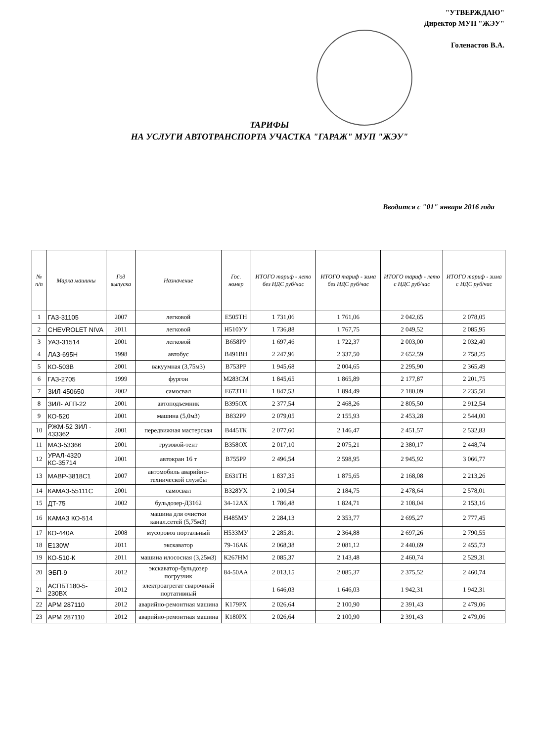"УТВЕРЖДАЮ"
Директор МУП "ЖЭУ"
Голенастов В.А.
ТАРИФЫ
НА УСЛУГИ АВТОТРАНСПОРТА УЧАСТКА "ГАРАЖ" МУП "ЖЭУ"
Вводится с "01" января 2016 года
| № п/п | Марка машины | Год выпуска | Назначение | Гос. номер | ИТОГО тариф - лето без НДС руб/час | ИТОГО тариф - зима без НДС руб/час | ИТОГО тариф - лето с НДС руб/час | ИТОГО тариф - зима с НДС руб/час |
| --- | --- | --- | --- | --- | --- | --- | --- | --- |
| 1 | ГАЗ-31105 | 2007 | легковой | Е505ТН | 1 731,06 | 1 761,06 | 2 042,65 | 2 078,05 |
| 2 | CHEVROLET NIVA | 2011 | легковой | Н510УУ | 1 736,88 | 1 767,75 | 2 049,52 | 2 085,95 |
| 3 | УАЗ-31514 | 2001 | легковой | В658РР | 1 697,46 | 1 722,37 | 2 003,00 | 2 032,40 |
| 4 | ЛАЗ-695Н | 1998 | автобус | В491ВН | 2 247,96 | 2 337,50 | 2 652,59 | 2 758,25 |
| 5 | КО-503В | 2001 | вакуумная (3,75м3) | В753РР | 1 945,68 | 2 004,65 | 2 295,90 | 2 365,49 |
| 6 | ГАЗ-2705 | 1999 | фургон | М283СМ | 1 845,65 | 1 865,89 | 2 177,87 | 2 201,75 |
| 7 | ЗИЛ-450650 | 2002 | самосвал | Е673ТН | 1 847,53 | 1 894,49 | 2 180,09 | 2 235,50 |
| 8 | ЗИЛ- АГП-22 | 2001 | автоподъемник | В395ОХ | 2 377,54 | 2 468,26 | 2 805,50 | 2 912,54 |
| 9 | КО-520 | 2001 | машина (5,0м3) | В832РР | 2 079,05 | 2 155,93 | 2 453,28 | 2 544,00 |
| 10 | РЖМ-52 ЗИЛ - 433362 | 2001 | передвижная мастерская | В445ТК | 2 077,60 | 2 146,47 | 2 451,57 | 2 532,83 |
| 11 | МАЗ-53366 | 2001 | грузовой-тент | В358ОХ | 2 017,10 | 2 075,21 | 2 380,17 | 2 448,74 |
| 12 | УРАЛ-4320 КС-35714 | 2001 | автокран 16 т | В755РР | 2 496,54 | 2 598,95 | 2 945,92 | 3 066,77 |
| 13 | МАВР-3818С1 | 2007 | автомобиль аварийно-технической службы | Е631ТН | 1 837,35 | 1 875,65 | 2 168,08 | 2 213,26 |
| 14 | КАМАЗ-55111С | 2001 | самосвал | В328УХ | 2 100,54 | 2 184,75 | 2 478,64 | 2 578,01 |
| 15 | ДТ-75 | 2002 | бульдозер-ДЗ162 | 34-12АХ | 1 786,48 | 1 824,71 | 2 108,04 | 2 153,16 |
| 16 | КАМАЗ КО-514 | | машина для очистки канал.сетей (5,75м3) | Н485МУ | 2 284,13 | 2 353,77 | 2 695,27 | 2 777,45 |
| 17 | КО-440А | 2008 | мусоровоз портальный | Н533МУ | 2 285,81 | 2 364,88 | 2 697,26 | 2 790,55 |
| 18 | Е130W | 2011 | экскаватор | 79-16АК | 2 068,38 | 2 081,12 | 2 440,69 | 2 455,73 |
| 19 | КО-510-К | 2011 | машина илососная (3,25м3) | К267НМ | 2 085,37 | 2 143,48 | 2 460,74 | 2 529,31 |
| 20 | ЭБП-9 | 2012 | экскаватор-бульдозер погрузчик | 84-50АА | 2 013,15 | 2 085,37 | 2 375,52 | 2 460,74 |
| 21 | АСПБТ180-5-230ВХ | 2012 | электроагрегат сварочный портативный | | 1 646,03 | 1 646,03 | 1 942,31 | 1 942,31 |
| 22 | АРМ 287110 | 2012 | аварийно-ремонтная машина | К179РХ | 2 026,64 | 2 100,90 | 2 391,43 | 2 479,06 |
| 23 | АРМ 287110 | 2012 | аварийно-ремонтная машина | К180РХ | 2 026,64 | 2 100,90 | 2 391,43 | 2 479,06 |